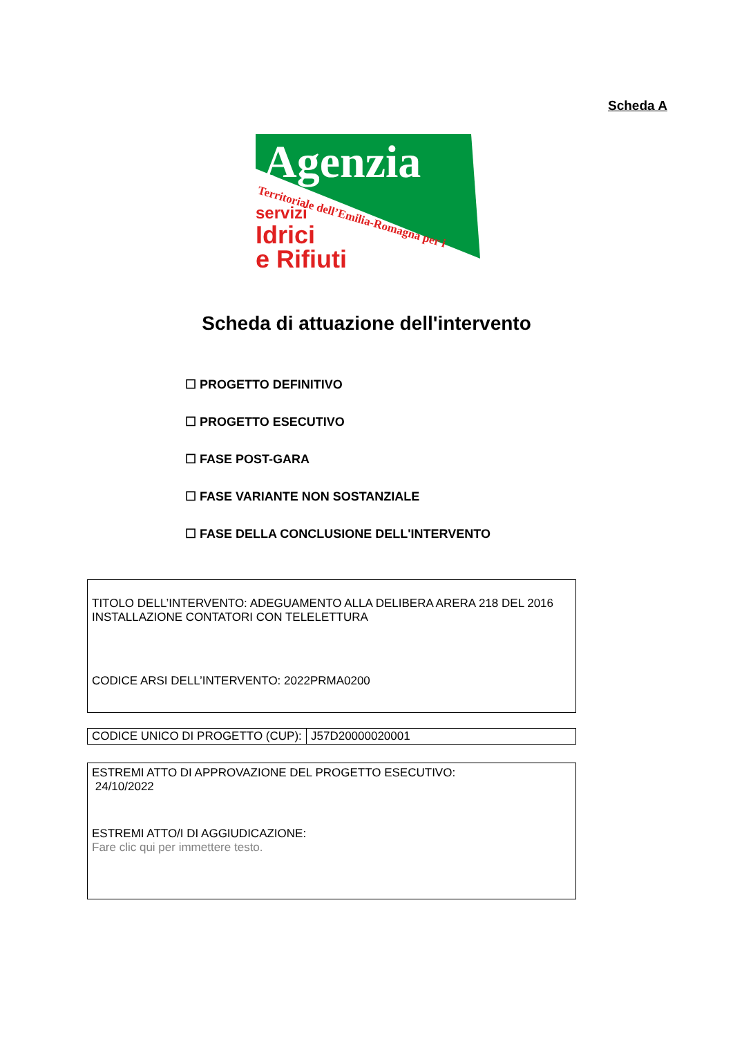Scheda A
Agenzia
Territoriale dell’Emilia-Romagna per i
servizi
Idrici
e Rifiuti
Scheda di attuazione dell'intervento
☐ PROGETTO DEFINITIVO
☐ PROGETTO ESECUTIVO
☐ FASE POST-GARA
☐ FASE VARIANTE NON SOSTANZIALE
☐ FASE DELLA CONCLUSIONE DELL'INTERVENTO
TITOLO DELL’INTERVENTO: ADEGUAMENTO ALLA DELIBERA ARERA 218 DEL 2016 INSTALLAZIONE CONTATORI CON TELELETTURA
CODICE ARSI DELL’INTERVENTO: 2022PRMA0200
| CODICE UNICO DI PROGETTO (CUP): | J57D20000020001 |
ESTREMI ATTO DI APPROVAZIONE DEL PROGETTO ESECUTIVO:
24/10/2022
ESTREMI ATTO/I DI AGGIUDICAZIONE:
Fare clic qui per immettere testo.